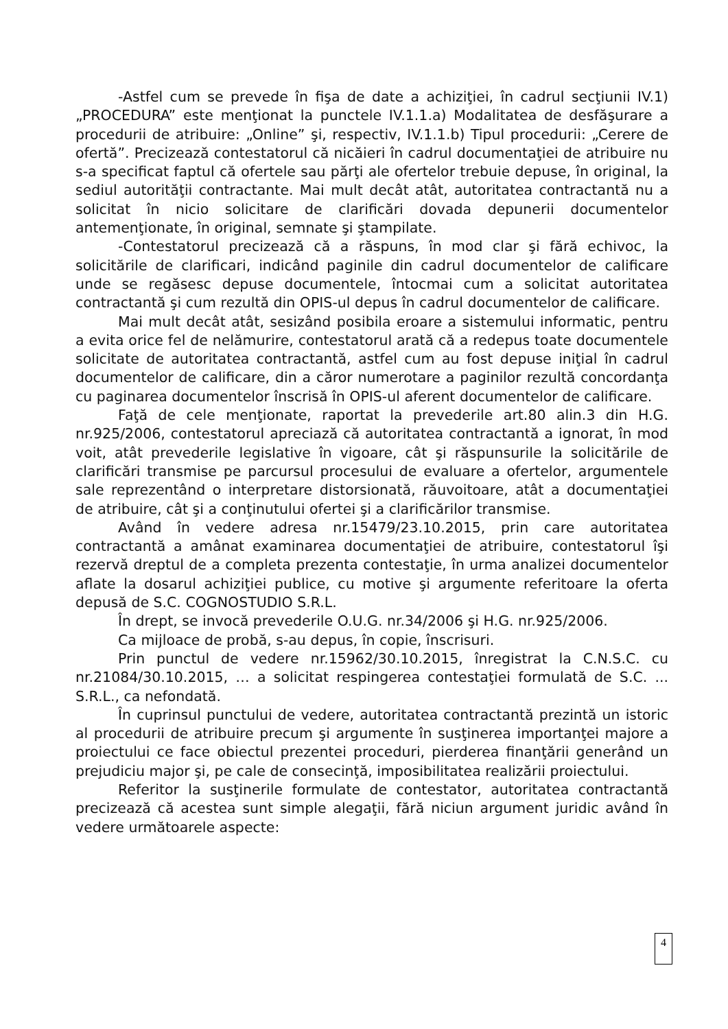-Astfel cum se prevede în fişa de date a achiziţiei, în cadrul secţiunii IV.1) „PROCEDURA” este menţionat la punctele IV.1.1.a) Modalitatea de desfăşurare a procedurii de atribuire: „Online” şi, respectiv, IV.1.1.b) Tipul procedurii: „Cerere de ofertă”. Precizează contestatorul că nicăieri în cadrul documentaţiei de atribuire nu s-a specificat faptul că ofertele sau părţi ale ofertelor trebuie depuse, în original, la sediul autorităţii contractante. Mai mult decât atât, autoritatea contractantă nu a solicitat în nicio solicitare de clarificări dovada depunerii documentelor antemenţionate, în original, semnate şi ştampilate.
-Contestatorul precizează că a răspuns, în mod clar şi fără echivoc, la solicitările de clarificari, indicând paginile din cadrul documentelor de calificare unde se regăsesc depuse documentele, întocmai cum a solicitat autoritatea contractantă şi cum rezultă din OPIS-ul depus în cadrul documentelor de calificare.
Mai mult decât atât, sesizând posibila eroare a sistemului informatic, pentru a evita orice fel de nelămurire, contestatorul arată că a redepus toate documentele solicitate de autoritatea contractantă, astfel cum au fost depuse iniţial în cadrul documentelor de calificare, din a căror numerotare a paginilor rezultă concordanţa cu paginarea documentelor înscrisă în OPIS-ul aferent documentelor de calificare.
Faţă de cele menţionate, raportat la prevederile art.80 alin.3 din H.G. nr.925/2006, contestatorul apreciază că autoritatea contractantă a ignorat, în mod voit, atât prevederile legislative în vigoare, cât şi răspunsurile la solicitările de clarificări transmise pe parcursul procesului de evaluare a ofertelor, argumentele sale reprezentând o interpretare distorsionată, răuvoitoare, atât a documentaţiei de atribuire, cât şi a conţinutului ofertei şi a clarificărilor transmise.
Având în vedere adresa nr.15479/23.10.2015, prin care autoritatea contractantă a amânat examinarea documentaţiei de atribuire, contestatorul îşi rezervă dreptul de a completa prezenta contestaţie, în urma analizei documentelor aflate la dosarul achiziţiei publice, cu motive şi argumente referitoare la oferta depusă de S.C. COGNOSTUDIO S.R.L.
În drept, se invocă prevederile O.U.G. nr.34/2006 şi H.G. nr.925/2006.
Ca mijloace de probă, s-au depus, în copie, înscrisuri.
Prin punctul de vedere nr.15962/30.10.2015, înregistrat la C.N.S.C. cu nr.21084/30.10.2015, … a solicitat respingerea contestaţiei formulată de S.C. ... S.R.L., ca nefondată.
În cuprinsul punctului de vedere, autoritatea contractantă prezintă un istoric al procedurii de atribuire precum şi argumente în susţinerea importanţei majore a proiectului ce face obiectul prezentei proceduri, pierderea finanţării generând un prejudiciu major şi, pe cale de consecinţă, imposibilitatea realizării proiectului.
Referitor la susţinerile formulate de contestator, autoritatea contractantă precizează că acestea sunt simple alegaţii, fără niciun argument juridic având în vedere următoarele aspecte:
4